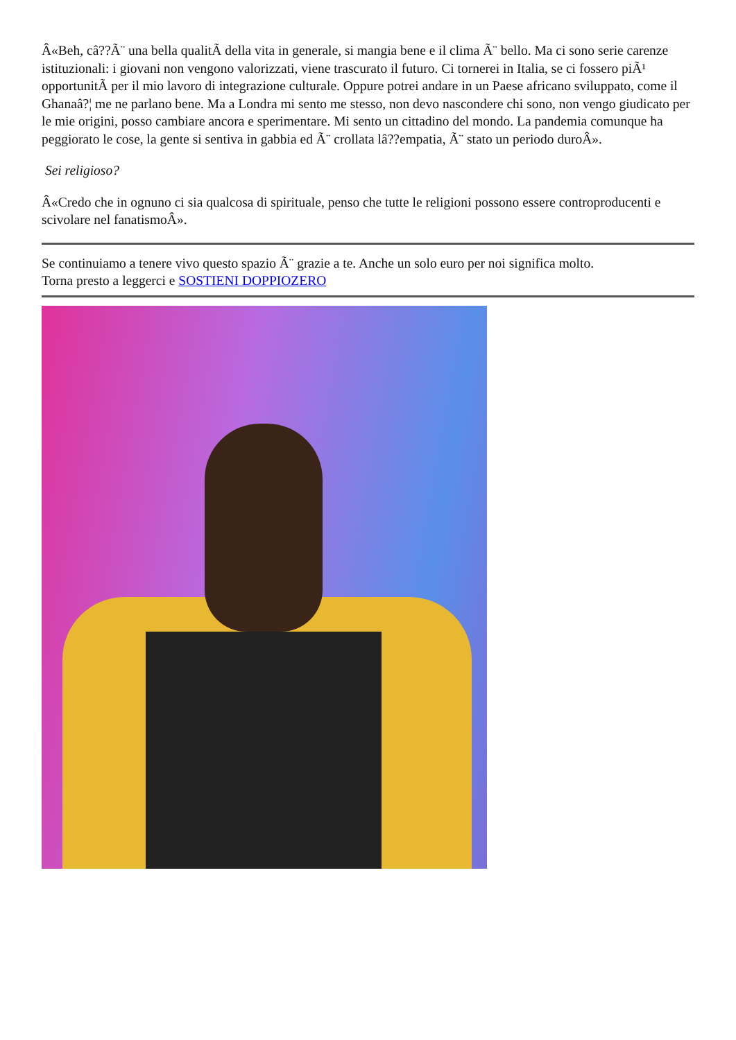Â«Beh, câ??Ã¨ una bella qualitÃ della vita in generale, si mangia bene e il clima Ã¨ bello. Ma ci sono serie carenze istituzionali: i giovani non vengono valorizzati, viene trascurato il futuro. Ci tornerei in Italia, se ci fossero piÃ¹ opportunitÃ per il mio lavoro di integrazione culturale. Oppure potrei andare in un Paese africano sviluppato, come il Ghanaâ?¦ me ne parlano bene. Ma a Londra mi sento me stesso, non devo nascondere chi sono, non vengo giudicato per le mie origini, posso cambiare ancora e sperimentare. Mi sento un cittadino del mondo. La pandemia comunque ha peggiorato le cose, la gente si sentiva in gabbia ed Ã¨ crollata lâ??empatia, Ã¨ stato un periodo duroÂ».
Sei religioso?
Â«Credo che in ognuno ci sia qualcosa di spirituale, penso che tutte le religioni possono essere controproducenti e scivolare nel fanatismoÂ».
Se continuiamo a tenere vivo questo spazio Ã¨ grazie a te. Anche un solo euro per noi significa molto.
Torna presto a leggerci e SOSTIENI DOPPIOZERO